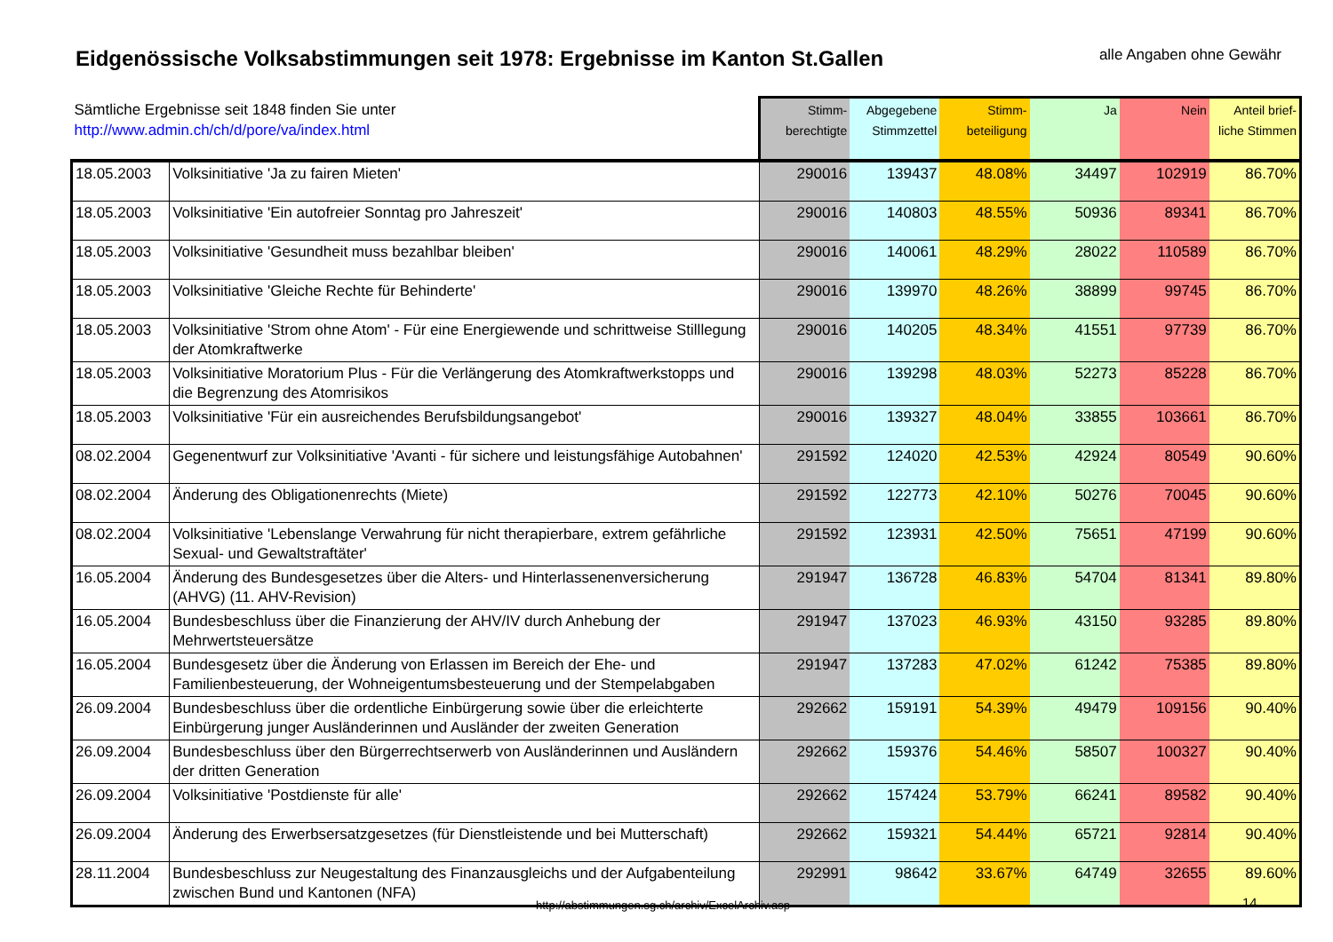Eidgenössische Volksabstimmungen seit 1978: Ergebnisse im Kanton St.Gallen
alle Angaben ohne Gewähr
| Sämtliche Ergebnisse seit 1848 finden Sie unter http://www.admin.ch/ch/d/pore/va/index.html | | Stimm- berechtigte | Abgegebene Stimmzettel | Stimm- beteiligung | Ja | Nein | Anteil brief- liche Stimmen |
| --- | --- | --- | --- | --- | --- | --- | --- |
| 18.05.2003 | Volksinitiative 'Ja zu fairen Mieten' | 290016 | 139437 | 48.08% | 34497 | 102919 | 86.70% |
| 18.05.2003 | Volksinitiative 'Ein autofreier Sonntag pro Jahreszeit' | 290016 | 140803 | 48.55% | 50936 | 89341 | 86.70% |
| 18.05.2003 | Volksinitiative 'Gesundheit muss bezahlbar bleiben' | 290016 | 140061 | 48.29% | 28022 | 110589 | 86.70% |
| 18.05.2003 | Volksinitiative 'Gleiche Rechte für Behinderte' | 290016 | 139970 | 48.26% | 38899 | 99745 | 86.70% |
| 18.05.2003 | Volksinitiative 'Strom ohne Atom' - Für eine Energiewende und schrittweise Stilllegung der Atomkraftwerke | 290016 | 140205 | 48.34% | 41551 | 97739 | 86.70% |
| 18.05.2003 | Volksinitiative Moratorium Plus - Für die Verlängerung des Atomkraftwerkstopps und die Begrenzung des Atomrisikos | 290016 | 139298 | 48.03% | 52273 | 85228 | 86.70% |
| 18.05.2003 | Volksinitiative 'Für ein ausreichendes Berufsbildungsangebot' | 290016 | 139327 | 48.04% | 33855 | 103661 | 86.70% |
| 08.02.2004 | Gegenentwurf zur Volksinitiative 'Avanti - für sichere und leistungsfähige Autobahnen' | 291592 | 124020 | 42.53% | 42924 | 80549 | 90.60% |
| 08.02.2004 | Änderung des Obligationenrechts (Miete) | 291592 | 122773 | 42.10% | 50276 | 70045 | 90.60% |
| 08.02.2004 | Volksinitiative 'Lebenslange Verwahrung für nicht therapierbare, extrem gefährliche Sexual- und Gewaltstraftäter' | 291592 | 123931 | 42.50% | 75651 | 47199 | 90.60% |
| 16.05.2004 | Änderung des Bundesgesetzes über die Alters- und Hinterlassenenversicherung (AHVG) (11. AHV-Revision) | 291947 | 136728 | 46.83% | 54704 | 81341 | 89.80% |
| 16.05.2004 | Bundesbeschluss über die Finanzierung der AHV/IV durch Anhebung der Mehrwertsteuersätze | 291947 | 137023 | 46.93% | 43150 | 93285 | 89.80% |
| 16.05.2004 | Bundesgesetz über die Änderung von Erlassen im Bereich der Ehe- und Familienbesteuerung, der Wohneigentumsbesteuerung und der Stempelabgaben | 291947 | 137283 | 47.02% | 61242 | 75385 | 89.80% |
| 26.09.2004 | Bundesbeschluss über die ordentliche Einbürgerung sowie über die erleichterte Einbürgerung junger Ausländerinnen und Ausländer der zweiten Generation | 292662 | 159191 | 54.39% | 49479 | 109156 | 90.40% |
| 26.09.2004 | Bundesbeschluss über den Bürgerrechtserwerb von Ausländerinnen und Ausländern der dritten Generation | 292662 | 159376 | 54.46% | 58507 | 100327 | 90.40% |
| 26.09.2004 | Volksinitiative 'Postdienste für alle' | 292662 | 157424 | 53.79% | 66241 | 89582 | 90.40% |
| 26.09.2004 | Änderung des Erwerbsersatzgesetzes (für Dienstleistende und bei Mutterschaft) | 292662 | 159321 | 54.44% | 65721 | 92814 | 90.40% |
| 28.11.2004 | Bundesbeschluss zur Neugestaltung des Finanzausgleichs und der Aufgabenteilung zwischen Bund und Kantonen (NFA) | 292991 | 98642 | 33.67% | 64749 | 32655 | 89.60% |
http://abstimmungen.sg.ch/archiv/ExcelArchiv.asp
14